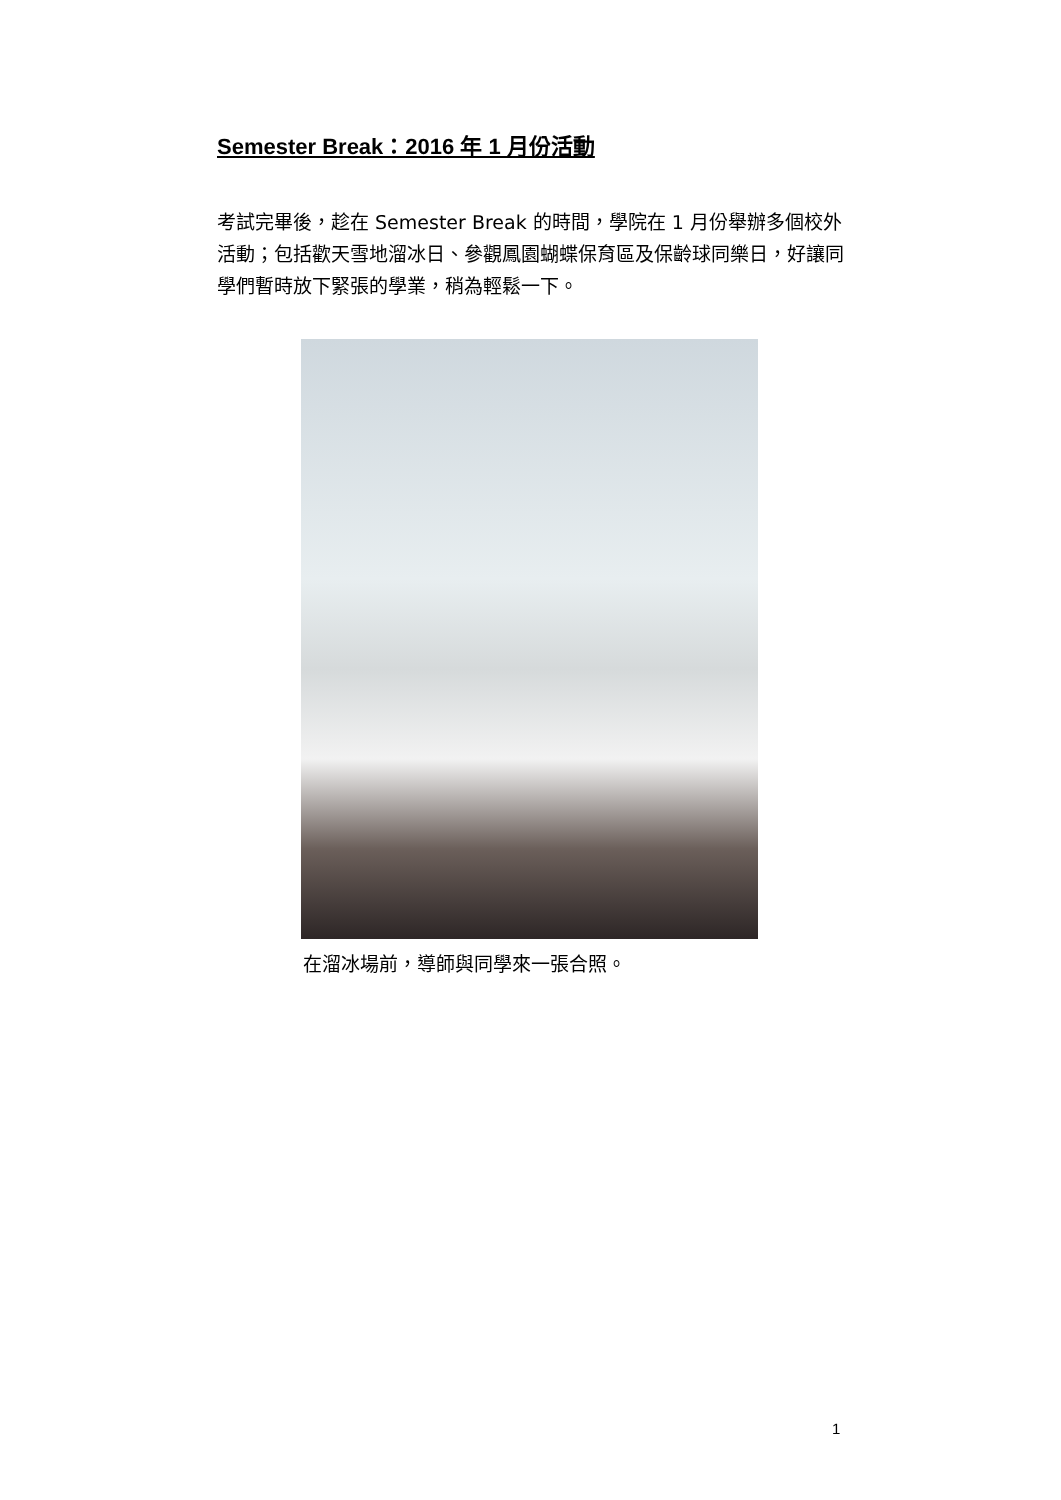Semester Break：2016 年 1 月份活動
考試完畢後，趁在 Semester Break 的時間，學院在 1 月份舉辦多個校外活動；包括歡天雪地溜冰日、參觀鳳園蝴蝶保育區及保齡球同樂日，好讓同學們暫時放下緊張的學業，稍為輕鬆一下。
在溜冰場前，導師與同學來一張合照。
1